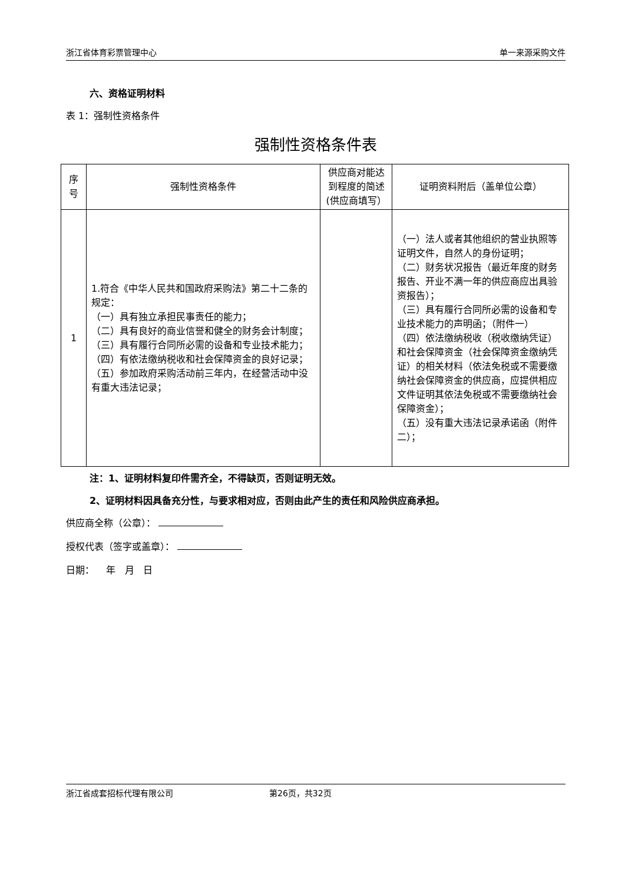浙江省体育彩票管理中心 单一来源采购文件
六、资格证明材料
表 1：强制性资格条件
强制性资格条件表
| 序号 | 强制性资格条件 | 供应商对能达到程度的简述(供应商填写） | 证明资料附后（盖单位公章） |
| --- | --- | --- | --- |
| 1 | 1.符合《中华人民共和国政府采购法》第二十二条的规定： （一）具有独立承担民事责任的能力； （二）具有良好的商业信誉和健全的财务会计制度； （三）具有履行合同所必需的设备和专业技术能力； （四）有依法缴纳税收和社会保障资金的良好记录； （五）参加政府采购活动前三年内，在经营活动中没有重大违法记录； | | （一）法人或者其他组织的营业执照等证明文件，自然人的身份证明； （二）财务状况报告（最近年度的财务报告、开业不满一年的供应商应出具验资报告）； （三）具有履行合同所必需的设备和专业技术能力的声明函；（附件一） （四）依法缴纳税收（税收缴纳凭证）和社会保障资金（社会保障资金缴纳凭证）的相关材料（依法免税或不需要缴纳社会保障资金的供应商，应提供相应文件证明其依法免税或不需要缴纳社会保障资金）； （五）没有重大违法记录承诺函（附件二）； |
注：1、证明材料复印件需齐全，不得缺页，否则证明无效。
2、证明材料因具备充分性，与要求相对应，否则由此产生的责任和风险供应商承担。
供应商全称（公章）：
授权代表（签字或盖章）：
日期： 年 月 日
浙江省成套招标代理有限公司 第26页，共32页